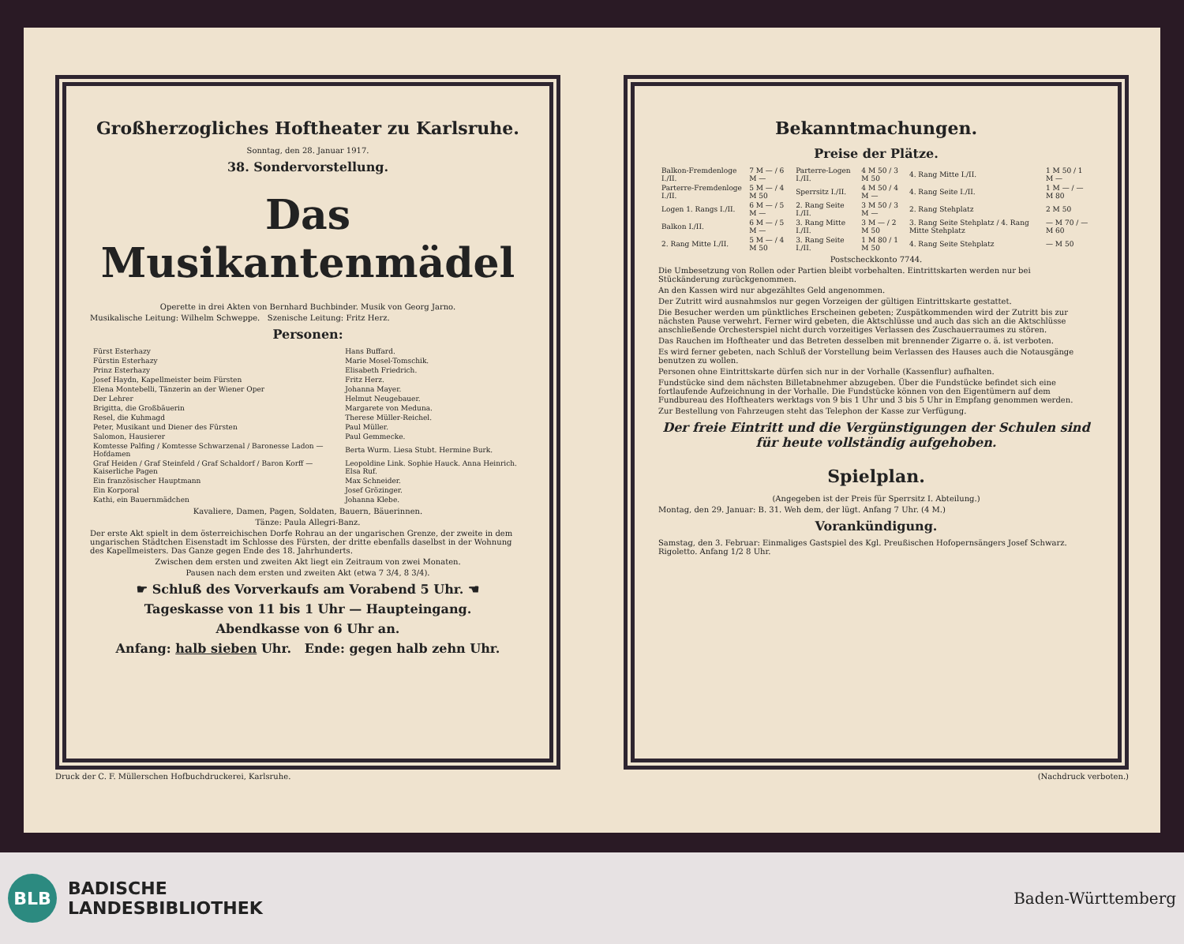Großherzogliches Hoftheater zu Karlsruhe.
Sonntag, den 28. Januar 1917.
38. Sondervorstellung.
Das Musikantenmädel
Operette in drei Akten von Bernhard Buchbinder. Musik von Georg Jarno.
Musikalische Leitung: Wilhelm Schweppe. Szenische Leitung: Fritz Herz.
Personen:
| Fürst Esterhazy | Hans Buffard. |
| Fürstin Esterhazy | Marie Mosel-Tomschik. |
| Prinz Esterhazy | Elisabeth Friedrich. |
| Josef Haydn, Kapellmeister beim Fürsten | Fritz Herz. |
| Elena Montebelli, Tänzerin an der Wiener Oper | Johanna Mayer. |
| Der Lehrer | Helmut Neugebauer. |
| Brigitta, die Großbäuerin | Margarete von Meduna. |
| Resel, die Kuhmagd | Therese Müller-Reichel. |
| Peter, Musikant und Diener des Fürsten | Paul Müller. |
| Salomon, Hausierer | Paul Gemmecke. |
| Komtesse Palfing / Komtesse Schwarzenal / Baronesse Ladon — Hofdamen | Berta Wurm. Liesa Stubt. Hermine Burk. |
| Graf Heiden / Graf Steinfeld / Graf Schaldorf / Baron Korff — Kaiserliche Pagen | Leopoldine Link. Sophie Hauck. Anna Heinrich. Elsa Ruf. |
| Ein französischer Hauptmann | Max Schneider. |
| Ein Korporal | Josef Grözinger. |
| Kathi, ein Bauernmädchen | Johanna Klebe. |
Kavaliere, Damen, Pagen, Soldaten, Bauern, Bäuerinnen.
Tänze: Paula Allegri-Banz.
Der erste Akt spielt in dem österreichischen Dorfe Rohrau an der ungarischen Grenze, der zweite in dem ungarischen Städtchen Eisenstadt im Schlosse des Fürsten, der dritte ebenfalls daselbst in der Wohnung des Kapellmeisters. Das Ganze gegen Ende des 18. Jahrhunderts.
Zwischen dem ersten und zweiten Akt liegt ein Zeitraum von zwei Monaten.
Pausen nach dem ersten und zweiten Akt (etwa 7 3/4, 8 3/4).
☛ Schluß des Vorverkaufs am Vorabend 5 Uhr. ☚
Tageskasse von 11 bis 1 Uhr — Haupteingang.
Abendkasse von 6 Uhr an.
Anfang: halb sieben Uhr. Ende: gegen halb zehn Uhr.
Druck der C. F. Müllerschen Hofbuchdruckerei, Karlsruhe.
Bekanntmachungen.
Preise der Plätze.
| Balkon-Fremdenloge I./II. | 7 M — / 6 M — | Parterre-Logen I./II. | 4 M 50 / 3 M 50 | 4. Rang Mitte I./II. | 1 M 50 / 1 M — |
| Parterre-Fremdenloge I./II. | 5 M — / 4 M 50 | Sperrsitz I./II. | 4 M 50 / 4 M — | 4. Rang Seite I./II. | 1 M — / — M 80 |
| Logen 1. Rangs I./II. | 6 M — / 5 M — | 2. Rang Seite I./II. | 3 M 50 / 3 M — | 2. Rang Stehplatz | 2 M 50 |
| Balkon I./II. | 6 M — / 5 M — | 3. Rang Mitte I./II. | 3 M — / 2 M 50 | 3. Rang Seite Stehplatz / 4. Rang Mitte Stehplatz | — M 70 / — M 60 |
| 2. Rang Mitte I./II. | 5 M — / 4 M 50 | 3. Rang Seite I./II. | 1 M 80 / 1 M 50 | 4. Rang Seite Stehplatz | — M 50 |
Postscheckkonto 7744.
Die Umbesetzung von Rollen oder Partien bleibt vorbehalten. Eintrittskarten werden nur bei Stückänderung zurückgenommen.
An den Kassen wird nur abgezähltes Geld angenommen.
Der Zutritt wird ausnahmslos nur gegen Vorzeigen der gültigen Eintrittskarte gestattet.
Die Besucher werden um pünktliches Erscheinen gebeten; Zuspätkommenden wird der Zutritt bis zur nächsten Pause verwehrt. Ferner wird gebeten, die Aktschlüsse und auch das sich an die Aktschlüsse anschließende Orchesterspiel nicht durch vorzeitiges Verlassen des Zuschauerraumes zu stören.
Das Rauchen im Hoftheater und das Betreten desselben mit brennender Zigarre o. ä. ist verboten.
Es wird ferner gebeten, nach Schluß der Vorstellung beim Verlassen des Hauses auch die Notausgänge benutzen zu wollen.
Personen ohne Eintrittskarte dürfen sich nur in der Vorhalle (Kassenflur) aufhalten.
Fundstücke sind dem nächsten Billetabnehmer abzugeben. Über die Fundstücke befindet sich eine fortlaufende Aufzeichnung in der Vorhalle. Die Fundstücke können von den Eigentümern auf dem Fundbureau des Hoftheaters werktags von 9 bis 1 Uhr und 3 bis 5 Uhr in Empfang genommen werden.
Zur Bestellung von Fahrzeugen steht das Telephon der Kasse zur Verfügung.
Der freie Eintritt und die Vergünstigungen der Schulen sind für heute vollständig aufgehoben.
Spielplan.
(Angegeben ist der Preis für Sperrsitz I. Abteilung.)
Montag, den 29. Januar: B. 31. Weh dem, der lügt. Anfang 7 Uhr. (4 M.)
Vorankündigung.
Samstag, den 3. Februar: Einmaliges Gastspiel des Kgl. Preußischen Hofopernsängers Josef Schwarz. Rigoletto. Anfang 1/2 8 Uhr.
(Nachdruck verboten.)
BLB
BADISCHE
LANDESBIBLIOTHEK
Baden-Württemberg